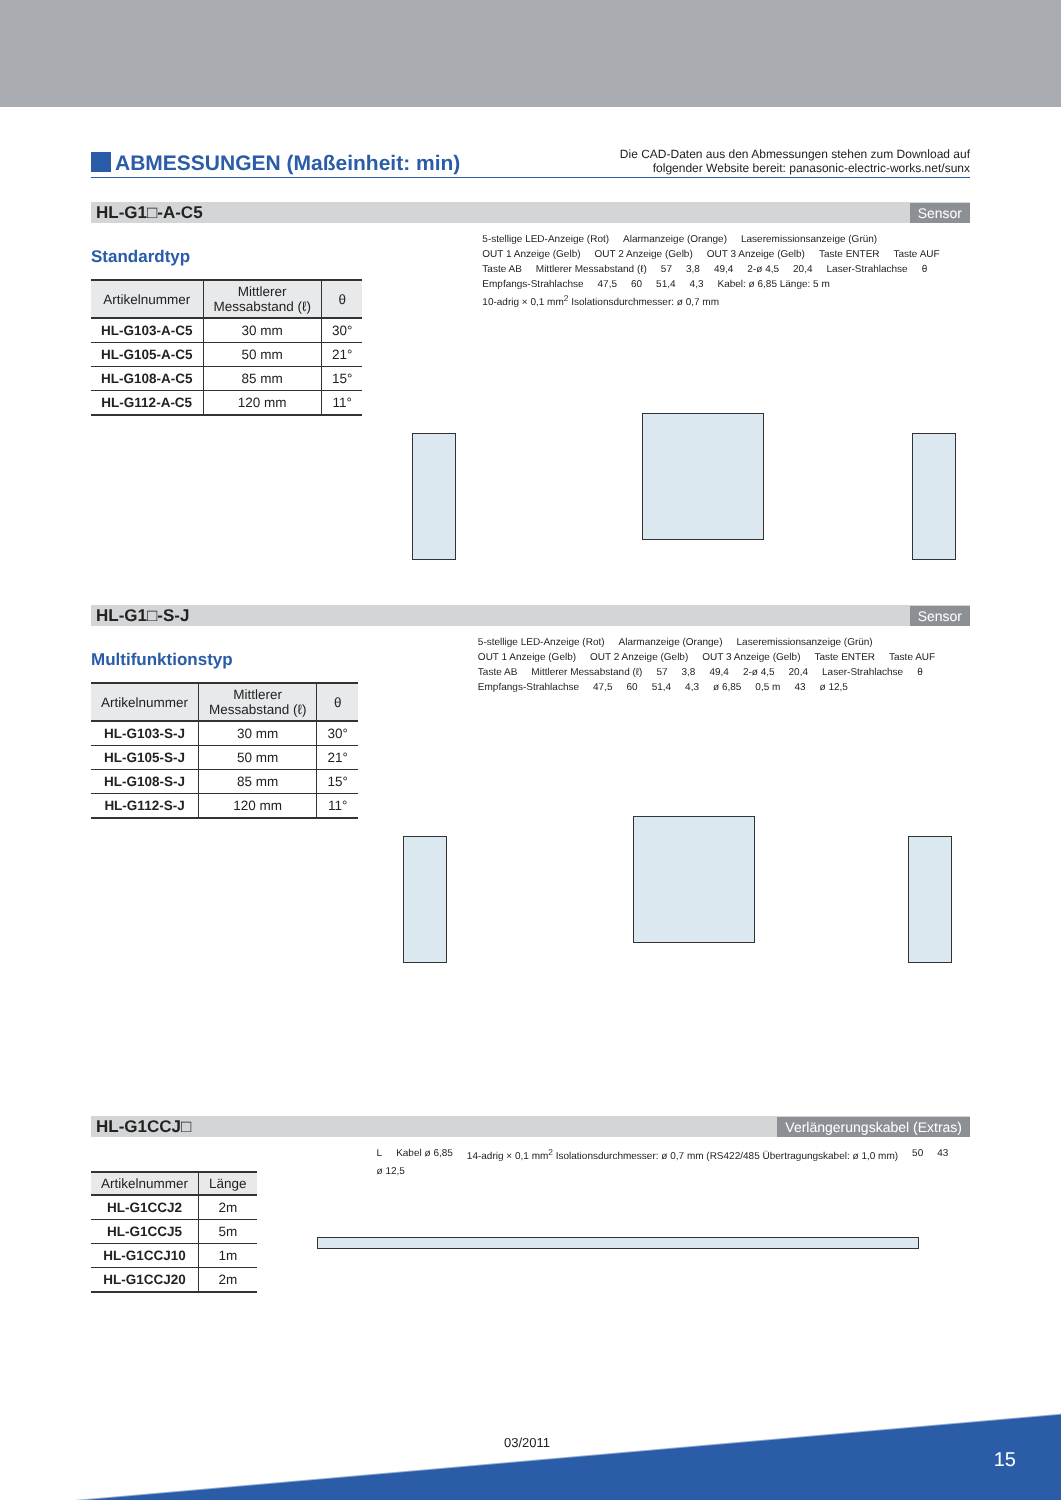ABMESSUNGEN (Maßeinheit: min)
Die CAD-Daten aus den Abmessungen stehen zum Download auf
folgender Website bereit: panasonic-electric-works.net/sunx
HL-G1□-A-C5 Sensor
Standardtyp
| Artikelnummer | Mittlerer Messabstand (ℓ) | θ |
| --- | --- | --- |
| HL-G103-A-C5 | 30 mm | 30° |
| HL-G105-A-C5 | 50 mm | 21° |
| HL-G108-A-C5 | 85 mm | 15° |
| HL-G112-A-C5 | 120 mm | 11° |
5-stellige LED-Anzeige (Rot) Alarmanzeige (Orange) Laseremissionsanzeige (Grün) OUT 1 Anzeige (Gelb) OUT 2 Anzeige (Gelb) OUT 3 Anzeige (Gelb) Taste ENTER Taste AUF Taste AB Mittlerer Messabstand (ℓ) 57 3,8 49,4 2-ø 4,5 20,4 Laser-Strahlachse θ Empfangs-Strahlachse 47,5 60 51,4 4,3 Kabel: ø 6,85 Länge: 5 m 10-adrig × 0,1 mm<sup>2</sup> Isolationsdurchmesser: ø 0,7 mm
HL-G1□-S-J Sensor
Multifunktionstyp
| Artikelnummer | Mittlerer Messabstand (ℓ) | θ |
| --- | --- | --- |
| HL-G103-S-J | 30 mm | 30° |
| HL-G105-S-J | 50 mm | 21° |
| HL-G108-S-J | 85 mm | 15° |
| HL-G112-S-J | 120 mm | 11° |
5-stellige LED-Anzeige (Rot) Alarmanzeige (Orange) Laseremissionsanzeige (Grün) OUT 1 Anzeige (Gelb) OUT 2 Anzeige (Gelb) OUT 3 Anzeige (Gelb) Taste ENTER Taste AUF Taste AB Mittlerer Messabstand (ℓ) 57 3,8 49,4 2-ø 4,5 20,4 Laser-Strahlachse θ Empfangs-Strahlachse 47,5 60 51,4 4,3 ø 6,85 0,5 m 43 ø 12,5
HL-G1CCJ□ Verlängerungskabel (Extras)
| Artikelnummer | Länge |
| --- | --- |
| HL-G1CCJ2 | 2m |
| HL-G1CCJ5 | 5m |
| HL-G1CCJ10 | 1m |
| HL-G1CCJ20 | 2m |
L Kabel ø 6,85 14-adrig × 0,1 mm<sup>2</sup> Isolationsdurchmesser: ø 0,7 mm (RS422/485 Übertragungskabel: ø 1,0 mm) 50 43 ø 12,5
03/2011
15